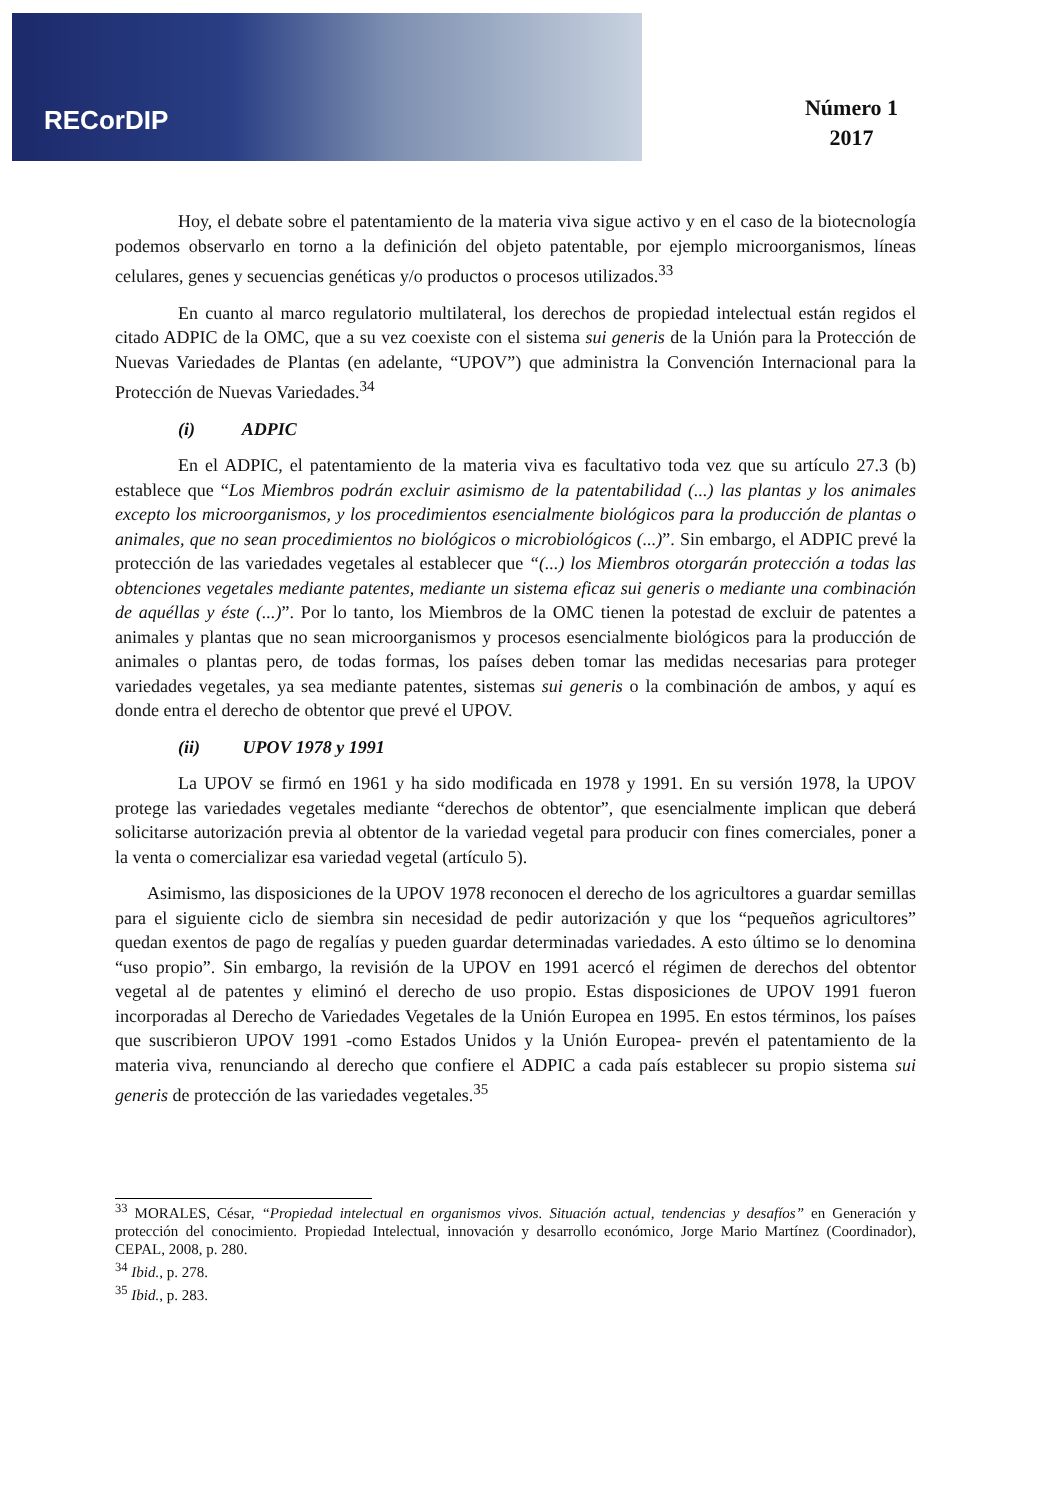RECorDIP
Número 1
2017
Hoy, el debate sobre el patentamiento de la materia viva sigue activo y en el caso de la biotecnología podemos observarlo en torno a la definición del objeto patentable, por ejemplo microorganismos, líneas celulares, genes y secuencias genéticas y/o productos o procesos utilizados.<sup>33</sup>
En cuanto al marco regulatorio multilateral, los derechos de propiedad intelectual están regidos el citado ADPIC de la OMC, que a su vez coexiste con el sistema sui generis de la Unión para la Protección de Nuevas Variedades de Plantas (en adelante, “UPOV”) que administra la Convención Internacional para la Protección de Nuevas Variedades.<sup>34</sup>
(i) ADPIC
En el ADPIC, el patentamiento de la materia viva es facultativo toda vez que su artículo 27.3 (b) establece que “Los Miembros podrán excluir asimismo de la patentabilidad (...) las plantas y los animales excepto los microorganismos, y los procedimientos esencialmente biológicos para la producción de plantas o animales, que no sean procedimientos no biológicos o microbiológicos (...)”. Sin embargo, el ADPIC prevé la protección de las variedades vegetales al establecer que “(...) los Miembros otorgarán protección a todas las obtenciones vegetales mediante patentes, mediante un sistema eficaz sui generis o mediante una combinación de aquéllas y éste (...)”. Por lo tanto, los Miembros de la OMC tienen la potestad de excluir de patentes a animales y plantas que no sean microorganismos y procesos esencialmente biológicos para la producción de animales o plantas pero, de todas formas, los países deben tomar las medidas necesarias para proteger variedades vegetales, ya sea mediante patentes, sistemas sui generis o la combinación de ambos, y aquí es donde entra el derecho de obtentor que prevé el UPOV.
(ii) UPOV 1978 y 1991
La UPOV se firmó en 1961 y ha sido modificada en 1978 y 1991. En su versión 1978, la UPOV protege las variedades vegetales mediante “derechos de obtentor”, que esencialmente implican que deberá solicitarse autorización previa al obtentor de la variedad vegetal para producir con fines comerciales, poner a la venta o comercializar esa variedad vegetal (artículo 5).
Asimismo, las disposiciones de la UPOV 1978 reconocen el derecho de los agricultores a guardar semillas para el siguiente ciclo de siembra sin necesidad de pedir autorización y que los “pequeños agricultores” quedan exentos de pago de regalías y pueden guardar determinadas variedades. A esto último se lo denomina “uso propio”. Sin embargo, la revisión de la UPOV en 1991 acercó el régimen de derechos del obtentor vegetal al de patentes y eliminó el derecho de uso propio. Estas disposiciones de UPOV 1991 fueron incorporadas al Derecho de Variedades Vegetales de la Unión Europea en 1995. En estos términos, los países que suscribieron UPOV 1991 -como Estados Unidos y la Unión Europea- prevén el patentamiento de la materia viva, renunciando al derecho que confiere el ADPIC a cada país establecer su propio sistema sui generis de protección de las variedades vegetales.<sup>35</sup>
<sup>33</sup> MORALES, César, “Propiedad intelectual en organismos vivos. Situación actual, tendencias y desafíos” en Generación y protección del conocimiento. Propiedad Intelectual, innovación y desarrollo económico, Jorge Mario Martínez (Coordinador), CEPAL, 2008, p. 280.
<sup>34</sup> Ibid., p. 278.
<sup>35</sup> Ibid., p. 283.